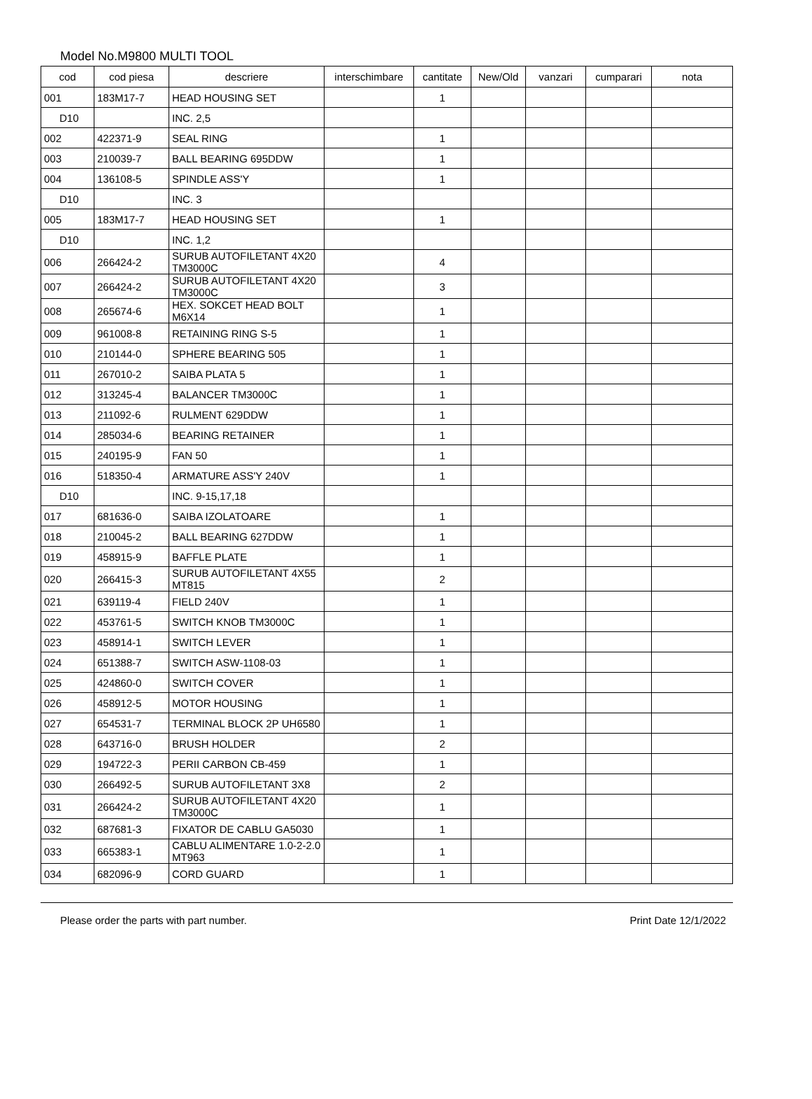Model No.M9800 MULTI TOOL
| cod | cod piesa | descriere | interschimbare | cantitate | New/Old | vanzari | cumparari | nota |
| --- | --- | --- | --- | --- | --- | --- | --- | --- |
| 001 | 183M17-7 | HEAD HOUSING SET | | 1 | | | | |
| D10 | | INC. 2,5 | | | | | | |
| 002 | 422371-9 | SEAL RING | | 1 | | | | |
| 003 | 210039-7 | BALL BEARING 695DDW | | 1 | | | | |
| 004 | 136108-5 | SPINDLE ASS'Y | | 1 | | | | |
| D10 | | INC. 3 | | | | | | |
| 005 | 183M17-7 | HEAD HOUSING SET | | 1 | | | | |
| D10 | | INC. 1,2 | | | | | | |
| 006 | 266424-2 | SURUB AUTOFILETANT 4X20 TM3000C | | 4 | | | | |
| 007 | 266424-2 | SURUB AUTOFILETANT 4X20 TM3000C | | 3 | | | | |
| 008 | 265674-6 | HEX. SOKCET HEAD BOLT M6X14 | | 1 | | | | |
| 009 | 961008-8 | RETAINING RING S-5 | | 1 | | | | |
| 010 | 210144-0 | SPHERE BEARING 505 | | 1 | | | | |
| 011 | 267010-2 | SAIBA PLATA 5 | | 1 | | | | |
| 012 | 313245-4 | BALANCER TM3000C | | 1 | | | | |
| 013 | 211092-6 | RULMENT 629DDW | | 1 | | | | |
| 014 | 285034-6 | BEARING RETAINER | | 1 | | | | |
| 015 | 240195-9 | FAN 50 | | 1 | | | | |
| 016 | 518350-4 | ARMATURE ASS'Y 240V | | 1 | | | | |
| D10 | | INC. 9-15,17,18 | | | | | | |
| 017 | 681636-0 | SAIBA IZOLATOARE | | 1 | | | | |
| 018 | 210045-2 | BALL BEARING 627DDW | | 1 | | | | |
| 019 | 458915-9 | BAFFLE PLATE | | 1 | | | | |
| 020 | 266415-3 | SURUB AUTOFILETANT 4X55 MT815 | | 2 | | | | |
| 021 | 639119-4 | FIELD 240V | | 1 | | | | |
| 022 | 453761-5 | SWITCH KNOB TM3000C | | 1 | | | | |
| 023 | 458914-1 | SWITCH LEVER | | 1 | | | | |
| 024 | 651388-7 | SWITCH ASW-1108-03 | | 1 | | | | |
| 025 | 424860-0 | SWITCH COVER | | 1 | | | | |
| 026 | 458912-5 | MOTOR HOUSING | | 1 | | | | |
| 027 | 654531-7 | TERMINAL BLOCK 2P UH6580 | | 1 | | | | |
| 028 | 643716-0 | BRUSH HOLDER | | 2 | | | | |
| 029 | 194722-3 | PERII CARBON CB-459 | | 1 | | | | |
| 030 | 266492-5 | SURUB AUTOFILETANT 3X8 | | 2 | | | | |
| 031 | 266424-2 | SURUB AUTOFILETANT 4X20 TM3000C | | 1 | | | | |
| 032 | 687681-3 | FIXATOR DE CABLU GA5030 | | 1 | | | | |
| 033 | 665383-1 | CABLU ALIMENTARE 1.0-2-2.0 MT963 | | 1 | | | | |
| 034 | 682096-9 | CORD GUARD | | 1 | | | | |
Please order the parts with part number. Print Date 12/1/2022